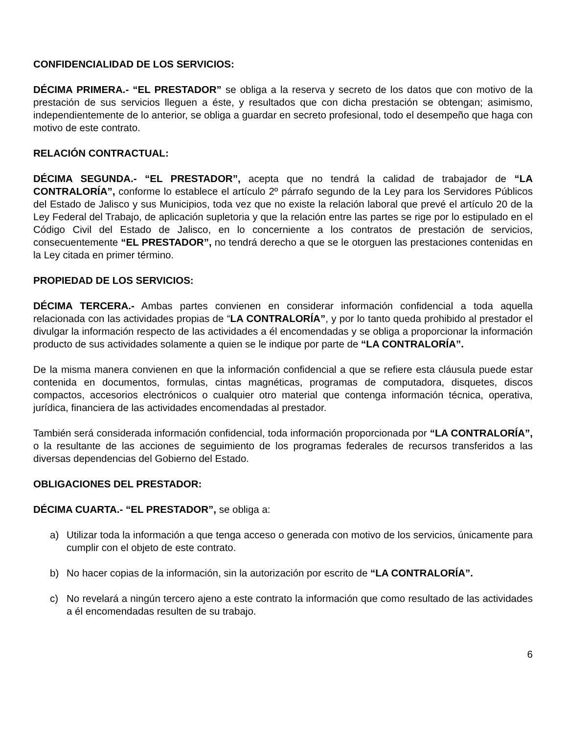CONFIDENCIALIDAD DE LOS SERVICIOS:
DÉCIMA PRIMERA.- “EL PRESTADOR” se obliga a la reserva y secreto de los datos que con motivo de la prestación de sus servicios lleguen a éste, y resultados que con dicha prestación se obtengan; asimismo, independientemente de lo anterior, se obliga a guardar en secreto profesional, todo el desempeño que haga con motivo de este contrato.
RELACIÓN CONTRACTUAL:
DÉCIMA SEGUNDA.- “EL PRESTADOR”, acepta que no tendrá la calidad de trabajador de “LA CONTRALORÍA”, conforme lo establece el artículo 2º párrafo segundo de la Ley para los Servidores Públicos del Estado de Jalisco y sus Municipios, toda vez que no existe la relación laboral que prevé el artículo 20 de la Ley Federal del Trabajo, de aplicación supletoria y que la relación entre las partes se rige por lo estipulado en el Código Civil del Estado de Jalisco, en lo concerniente a los contratos de prestación de servicios, consecuentemente “EL PRESTADOR”, no tendrá derecho a que se le otorguen las prestaciones contenidas en la Ley citada en primer término.
PROPIEDAD DE LOS SERVICIOS:
DÉCIMA TERCERA.- Ambas partes convienen en considerar información confidencial a toda aquella relacionada con las actividades propias de “LA CONTRALORÍA”, y por lo tanto queda prohibido al prestador el divulgar la información respecto de las actividades a él encomendadas y se obliga a proporcionar la información producto de sus actividades solamente a quien se le indique por parte de “LA CONTRALORÍA”.
De la misma manera convienen en que la información confidencial a que se refiere esta cláusula puede estar contenida en documentos, formulas, cintas magnéticas, programas de computadora, disquetes, discos compactos, accesorios electrónicos o cualquier otro material que contenga información técnica, operativa, jurídica, financiera de las actividades encomendadas al prestador.
También será considerada información confidencial, toda información proporcionada por “LA CONTRALORÍA”, o la resultante de las acciones de seguimiento de los programas federales de recursos transferidos a las diversas dependencias del Gobierno del Estado.
OBLIGACIONES DEL PRESTADOR:
DÉCIMA CUARTA.- “EL PRESTADOR”, se obliga a:
a) Utilizar toda la información a que tenga acceso o generada con motivo de los servicios, únicamente para cumplir con el objeto de este contrato.
b) No hacer copias de la información, sin la autorización por escrito de “LA CONTRALORÍA”.
c) No revelará a ningún tercero ajeno a este contrato la información que como resultado de las actividades a él encomendadas resulten de su trabajo.
6